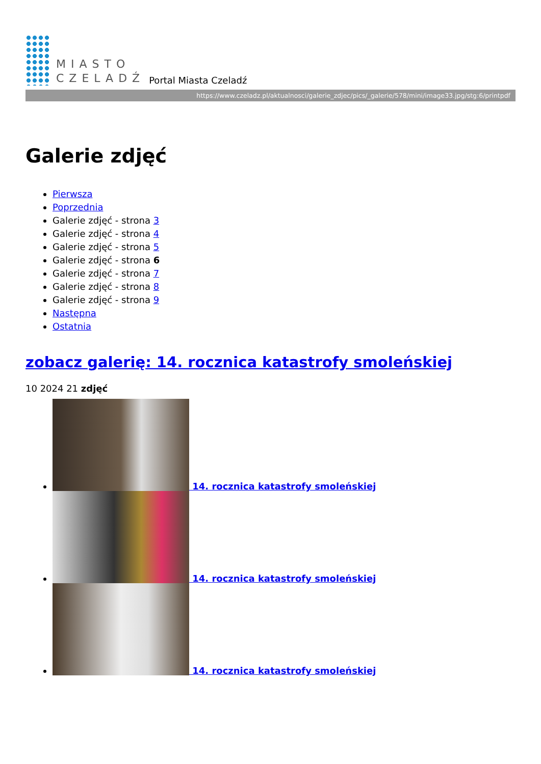MIASTO
CZELADŹ
Portal Miasta Czeladź
https://www.czeladz.pl/aktualnosci/galerie_zdjec/pics/_galerie/578/mini/image33.jpg/stg:6/printpdf
Galerie zdjęć
Pierwsza
Poprzednia
Galerie zdjęć - strona 3
Galerie zdjęć - strona 4
Galerie zdjęć - strona 5
Galerie zdjęć - strona 6
Galerie zdjęć - strona 7
Galerie zdjęć - strona 8
Galerie zdjęć - strona 9
Następna
Ostatnia
zobacz galerię: 14. rocznica katastrofy smoleńskiej
10 2024 21 zdjęć
14. rocznica katastrofy smoleńskiej
14. rocznica katastrofy smoleńskiej
14. rocznica katastrofy smoleńskiej